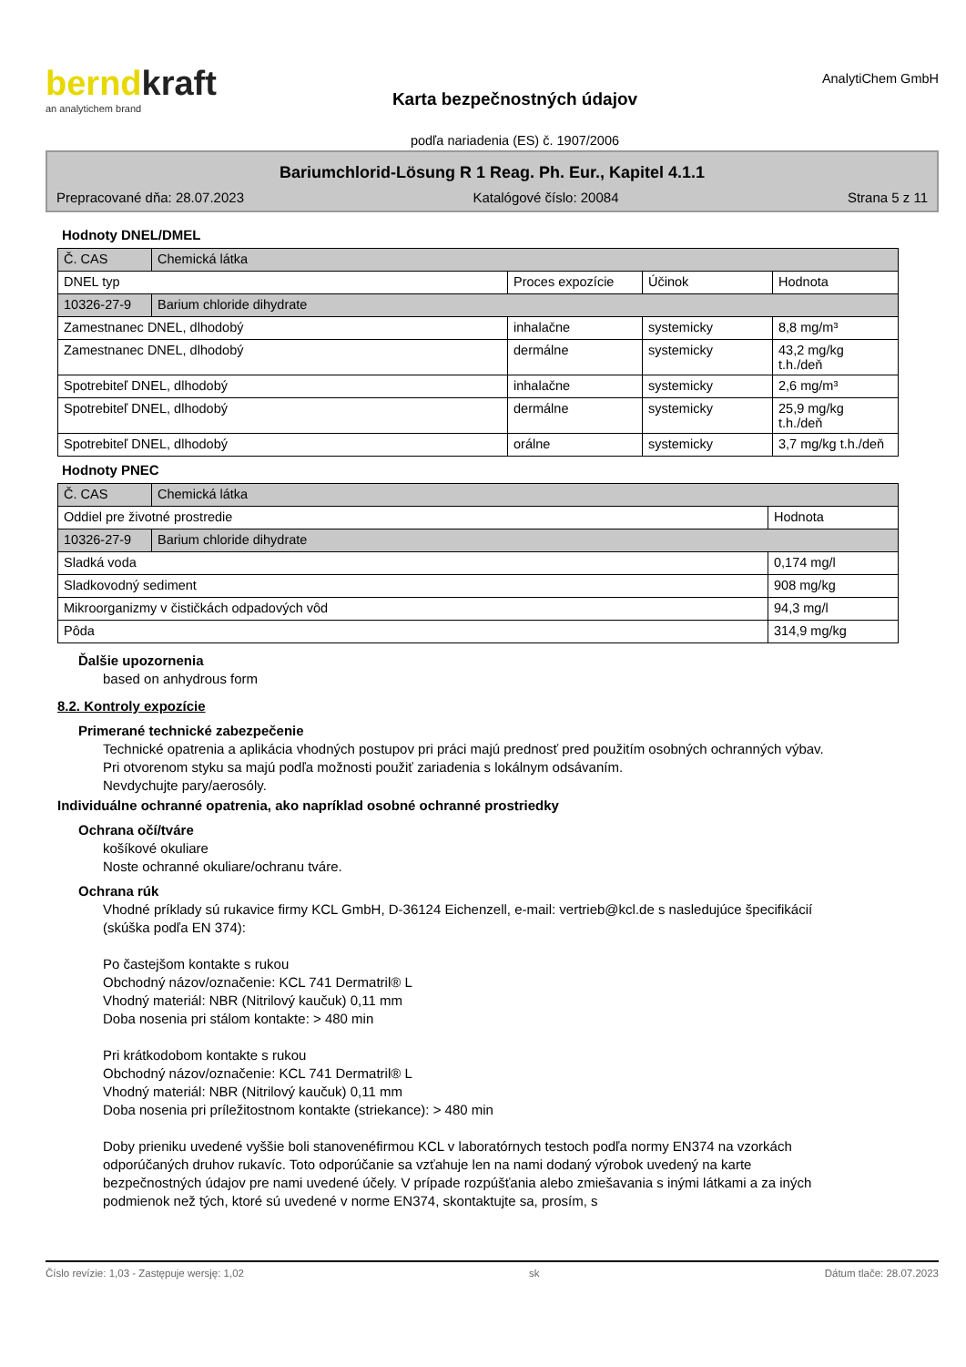berndkraft
an analytichem brand
Karta bezpečnostných údajov
podľa nariadenia (ES) č. 1907/2006
AnalytiChem GmbH
Bariumchlorid-Lösung R 1 Reag. Ph. Eur., Kapitel 4.1.1
Prepracované dňa: 28.07.2023 Katalógové číslo: 20084 Strana 5 z 11
Hodnoty DNEL/DMEL
| Č. CAS | Chemická látka | | | |
| DNEL typ | | Proces expozície | Účinok | Hodnota |
| 10326-27-9 | Barium chloride dihydrate | | | |
| Zamestnanec DNEL, dlhodobý | | inhalačne | systemicky | 8,8 mg/m³ |
| Zamestnanec DNEL, dlhodobý | | dermálne | systemicky | 43,2 mg/kg t.h./deň |
| Spotrebiteľ DNEL, dlhodobý | | inhalačne | systemicky | 2,6 mg/m³ |
| Spotrebiteľ DNEL, dlhodobý | | dermálne | systemicky | 25,9 mg/kg t.h./deň |
| Spotrebiteľ DNEL, dlhodobý | | orálne | systemicky | 3,7 mg/kg t.h./deň |
Hodnoty PNEC
| Č. CAS | Chemická látka | |
| Oddiel pre životné prostredie | | Hodnota |
| 10326-27-9 | Barium chloride dihydrate | |
| Sladká voda | | 0,174 mg/l |
| Sladkovodný sediment | | 908 mg/kg |
| Mikroorganizmy v čističkách odpadových vôd | | 94,3 mg/l |
| Pôda | | 314,9 mg/kg |
Ďalšie upozornenia
based on anhydrous form
8.2. Kontroly expozície
Primerané technické zabezpečenie
Technické opatrenia a aplikácia vhodných postupov pri práci majú prednosť pred použitím osobných ochranných výbav.
Pri otvorenom styku sa majú podľa možnosti použiť zariadenia s lokálnym odsávaním.
Nevdychujte pary/aerosóly.
Individuálne ochranné opatrenia, ako napríklad osobné ochranné prostriedky
Ochrana očí/tváre
košíkové okuliare
Noste ochranné okuliare/ochranu tváre.
Ochrana rúk
Vhodné príklady sú rukavice firmy KCL GmbH, D-36124 Eichenzell, e-mail: vertrieb@kcl.de s nasledujúce špecifikácií (skúška podľa EN 374):
Po častejšom kontakte s rukou
Obchodný názov/označenie: KCL 741 Dermatril® L
Vhodný materiál: NBR (Nitrilový kaučuk) 0,11 mm
Doba nosenia pri stálom kontakte: > 480 min
Pri krátkodobom kontakte s rukou
Obchodný názov/označenie: KCL 741 Dermatril® L
Vhodný materiál: NBR (Nitrilový kaučuk) 0,11 mm
Doba nosenia pri príležitostnom kontakte (striekance): > 480 min
Doby prieniku uvedené vyššie boli stanovenéfirmou KCL v laboratórnych testoch podľa normy EN374 na vzorkách odporúčaných druhov rukavíc. Toto odporúčanie sa vzťahuje len na nami dodaný výrobok uvedený na karte bezpečnostných údajov pre nami uvedené účely. V prípade rozpúšťania alebo zmiešavania s inými látkami a za iných podmienok než tých, ktoré sú uvedené v norme EN374, skontaktujte sa, prosím, s
Číslo revízie: 1,03 - Zastępuje wersję: 1,02 sk Dátum tlače: 28.07.2023